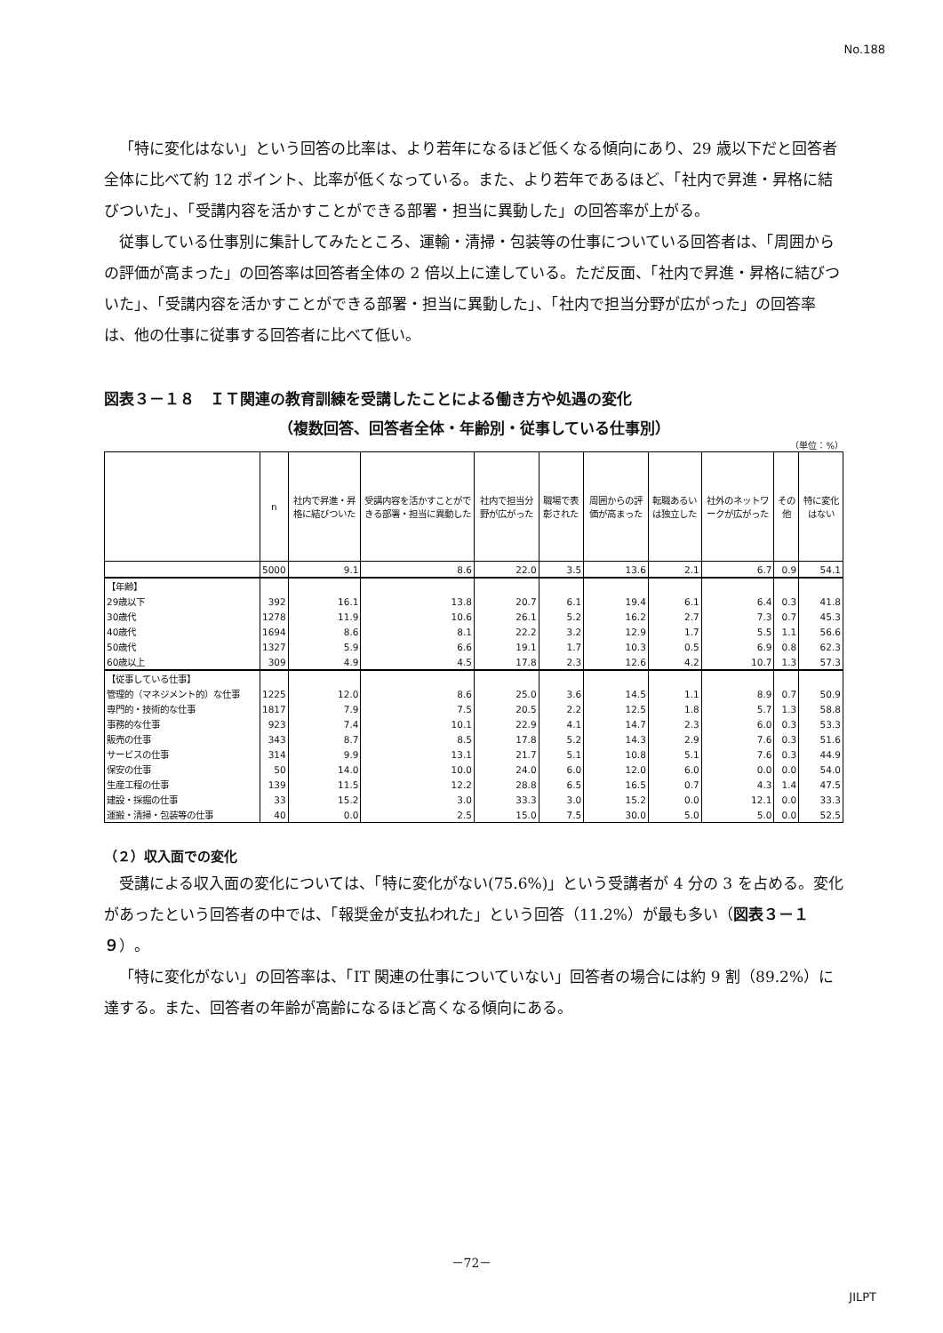No.188
「特に変化はない」という回答の比率は、より若年になるほど低くなる傾向にあり、29 歳以下だと回答者全体に比べて約 12 ポイント、比率が低くなっている。また、より若年であるほど、「社内で昇進・昇格に結びついた」、「受講内容を活かすことができる部署・担当に異動した」の回答率が上がる。
従事している仕事別に集計してみたところ、運輸・清掃・包装等の仕事についている回答者は、「周囲からの評価が高まった」の回答率は回答者全体の 2 倍以上に達している。ただ反面、「社内で昇進・昇格に結びついた」、「受講内容を活かすことができる部署・担当に異動した」、「社内で担当分野が広がった」の回答率は、他の仕事に従事する回答者に比べて低い。
図表３－１８　ＩＴ関連の教育訓練を受講したことによる働き方や処遇の変化
（複数回答、回答者全体・年齢別・従事している仕事別）
（単位：%）
| | n | 社内で昇進・昇格に結びついた | 受講内容を活かすことができる部署・担当に異動した | 社内で担当分野が広がった | 職場で表彰された | 周囲からの評価が高まった | 転職あるいは独立した | 社外のネットワークが広がった | その他 | 特に変化はない |
| --- | --- | --- | --- | --- | --- | --- | --- | --- | --- | --- |
| | 5000 | 9.1 | 8.6 | 22.0 | 3.5 | 13.6 | 2.1 | 6.7 | 0.9 | 54.1 |
| 【年齢】 | | | | | | | | | | |
| 29歳以下 | 392 | 16.1 | 13.8 | 20.7 | 6.1 | 19.4 | 6.1 | 6.4 | 0.3 | 41.8 |
| 30歳代 | 1278 | 11.9 | 10.6 | 26.1 | 5.2 | 16.2 | 2.7 | 7.3 | 0.7 | 45.3 |
| 40歳代 | 1694 | 8.6 | 8.1 | 22.2 | 3.2 | 12.9 | 1.7 | 5.5 | 1.1 | 56.6 |
| 50歳代 | 1327 | 5.9 | 6.6 | 19.1 | 1.7 | 10.3 | 0.5 | 6.9 | 0.8 | 62.3 |
| 60歳以上 | 309 | 4.9 | 4.5 | 17.8 | 2.3 | 12.6 | 4.2 | 10.7 | 1.3 | 57.3 |
| 【従事している仕事】 | | | | | | | | | | |
| 管理的（マネジメント的）な仕事 | 1225 | 12.0 | 8.6 | 25.0 | 3.6 | 14.5 | 1.1 | 8.9 | 0.7 | 50.9 |
| 専門的・技術的な仕事 | 1817 | 7.9 | 7.5 | 20.5 | 2.2 | 12.5 | 1.8 | 5.7 | 1.3 | 58.8 |
| 事務的な仕事 | 923 | 7.4 | 10.1 | 22.9 | 4.1 | 14.7 | 2.3 | 6.0 | 0.3 | 53.3 |
| 販売の仕事 | 343 | 8.7 | 8.5 | 17.8 | 5.2 | 14.3 | 2.9 | 7.6 | 0.3 | 51.6 |
| サービスの仕事 | 314 | 9.9 | 13.1 | 21.7 | 5.1 | 10.8 | 5.1 | 7.6 | 0.3 | 44.9 |
| 保安の仕事 | 50 | 14.0 | 10.0 | 24.0 | 6.0 | 12.0 | 6.0 | 0.0 | 0.0 | 54.0 |
| 生産工程の仕事 | 139 | 11.5 | 12.2 | 28.8 | 6.5 | 16.5 | 0.7 | 4.3 | 1.4 | 47.5 |
| 建設・採掘の仕事 | 33 | 15.2 | 3.0 | 33.3 | 3.0 | 15.2 | 0.0 | 12.1 | 0.0 | 33.3 |
| 運搬・清掃・包装等の仕事 | 40 | 0.0 | 2.5 | 15.0 | 7.5 | 30.0 | 5.0 | 5.0 | 0.0 | 52.5 |
（２）収入面での変化
受講による収入面の変化については、「特に変化がない(75.6%)」という受講者が 4 分の 3 を占める。変化があったという回答者の中では、「報奨金が支払われた」という回答（11.2%）が最も多い（図表３－１９）。
「特に変化がない」の回答率は、「IT 関連の仕事についていない」回答者の場合には約 9 割（89.2%）に達する。また、回答者の年齢が高齢になるほど高くなる傾向にある。
－72－
JILPT